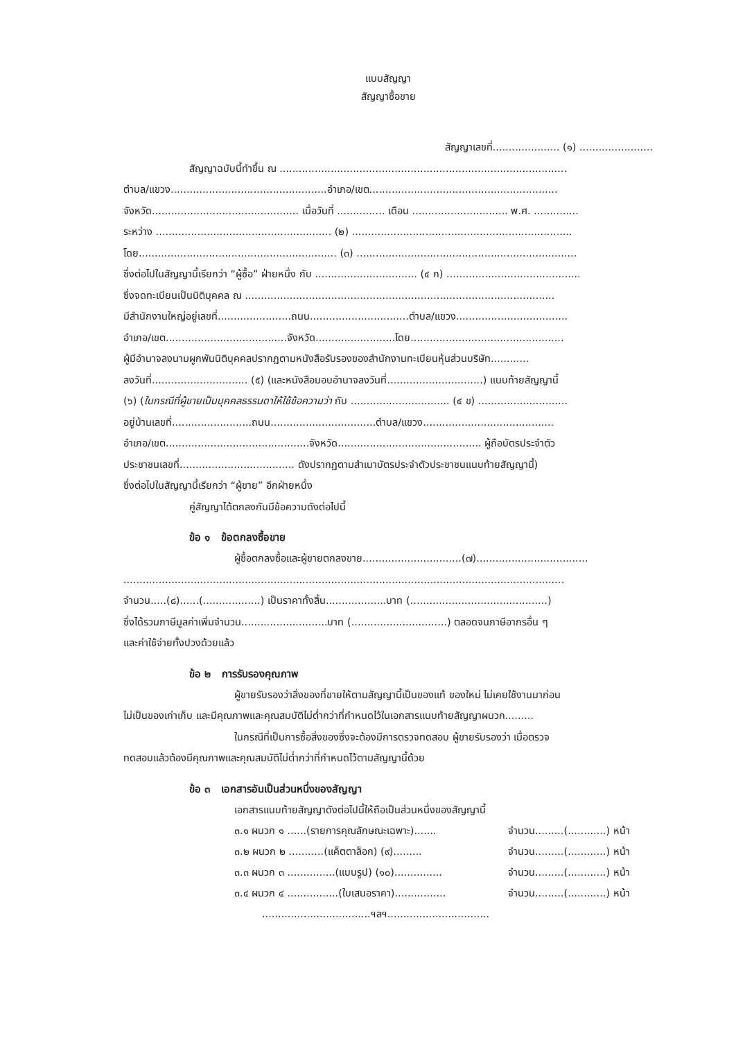แบบสัญญา
สัญญาซื้อขาย
สัญญาเลขที่..................... (๑) .......................
สัญญาฉบับนี้ทำขึ้น ณ ..........................................................................................
ตำบล/แขวง.................................................อำเภอ/เขต...........................................................
จังหวัด.............................................. เมื่อวันที่ ............... เดือน .............................. พ.ศ. ..............
ระหว่าง ....................................................... (๒) .....................................................................
โดย.............................................................. (๓) .....................................................................
ซึ่งต่อไปในสัญญานี้เรียกว่า “ผู้ซื้อ” ฝ่ายหนึ่ง กับ ................................ (๔ ก) ..........................................
ซึ่งจดทะเบียนเป็นนิติบุคคล ณ .................................................................................................
มีสำนักงานใหญ่อยู่เลขที่.......................ถนน...............................ตำบล/แขวง...................................
อำเภอ/เขต......................................จังหวัด.........................โดย................................................
ผู้มีอำนาจลงนามผูกพันนิติบุคคลปรากฏตามหนังสือรับรองของสำนักงานทะเบียนหุ้นส่วนบริษัท............
ลงวันที่.............................. (๕) (และหนังสือมอบอำนาจลงวันที่..............................) แนบท้ายสัญญานี้
(๖) (ในกรณีที่ผู้ขายเป็นบุคคลธรรมดาให้ใช้ข้อความว่า กับ ............................... (๔ ข) ............................
อยู่บ้านเลขที่.........................ถนน.................................ตำบล/แขวง.........................................
อำเภอ/เขต.............................................จังหวัด............................................. ผู้ถือบัตรประจำตัว
ประชาชนเลขที่.................................... ดังปรากฏตามสำเนาบัตรประจำตัวประชาชนแนบท้ายสัญญานี้)
ซึ่งต่อไปในสัญญานี้เรียกว่า “ผู้ขาย” อีกฝ่ายหนึ่ง
คู่สัญญาได้ตกลงกันมีข้อความดังต่อไปนี้
ข้อ ๑ ข้อตกลงซื้อขาย
ผู้ซื้อตกลงซื้อและผู้ขายตกลงขาย...............................(๗)...................................
..........................................................................................................................................
จำนวน.....(๘)......(..................) เป็นราคาทั้งสิ้น...................บาท (...........................................)
ซึ่งได้รวมภาษีมูลค่าเพิ่มจำนวน...........................บาท (..............................) ตลอดจนภาษีอากรอื่น ๆ
และค่าใช้จ่ายทั้งปวงด้วยแล้ว
ข้อ ๒ การรับรองคุณภาพ
ผู้ขายรับรองว่าสิ่งของที่ขายให้ตามสัญญานี้เป็นของแท้ ของใหม่ ไม่เคยใช้งานมาก่อน
ไม่เป็นของเก่าเก็บ และมีคุณภาพและคุณสมบัติไม่ต่ำกว่าที่กำหนดไว้ในเอกสารแนบท้ายสัญญาผนวก.........
ในกรณีที่เป็นการซื้อสิ่งของซึ่งจะต้องมีการตรวจทดสอบ ผู้ขายรับรองว่า เมื่อตรวจ
ทดสอบแล้วต้องมีคุณภาพและคุณสมบัติไม่ต่ำกว่าที่กำหนดไว้ตามสัญญานี้ด้วย
ข้อ ๓ เอกสารอันเป็นส่วนหนึ่งของสัญญา
เอกสารแนบท้ายสัญญาดังต่อไปนี้ให้ถือเป็นส่วนหนึ่งของสัญญานี้
๓.๑ ผนวก ๑ ......(รายการคุณลักษณะเฉพาะ)....... จำนวน.........(............) หน้า
๓.๒ ผนวก ๒ ...........(แค็ตตาล็อก) (๙)......... จำนวน.........(............) หน้า
๓.๓ ผนวก ๓ ...............(แบบรูป) (๑๐)............... จำนวน.........(............) หน้า
๓.๔ ผนวก ๔ ................(ใบเสนอราคา)................ จำนวน.........(............) หน้า
..................................ฯลฯ................................